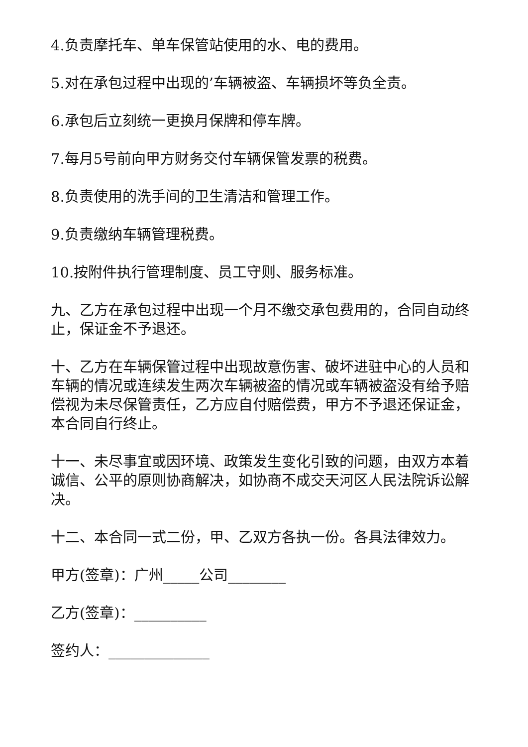4.负责摩托车、单车保管站使用的水、电的费用。
5.对在承包过程中出现的’车辆被盗、车辆损坏等负全责。
6.承包后立刻统一更换月保牌和停车牌。
7.每月5号前向甲方财务交付车辆保管发票的税费。
8.负责使用的洗手间的卫生清洁和管理工作。
9.负责缴纳车辆管理税费。
10.按附件执行管理制度、员工守则、服务标准。
九、乙方在承包过程中出现一个月不缴交承包费用的，合同自动终止，保证金不予退还。
十、乙方在车辆保管过程中出现故意伤害、破坏进驻中心的人员和车辆的情况或连续发生两次车辆被盗的情况或车辆被盗没有给予赔偿视为未尽保管责任，乙方应自付赔偿费，甲方不予退还保证金，本合同自行终止。
十一、未尽事宜或因环境、政策发生变化引致的问题，由双方本着诚信、公平的原则协商解决，如协商不成交天河区人民法院诉讼解决。
十二、本合同一式二份，甲、乙双方各执一份。各具法律效力。
甲方(签章)：广州_____公司________
乙方(签章)：__________
签约人：______________